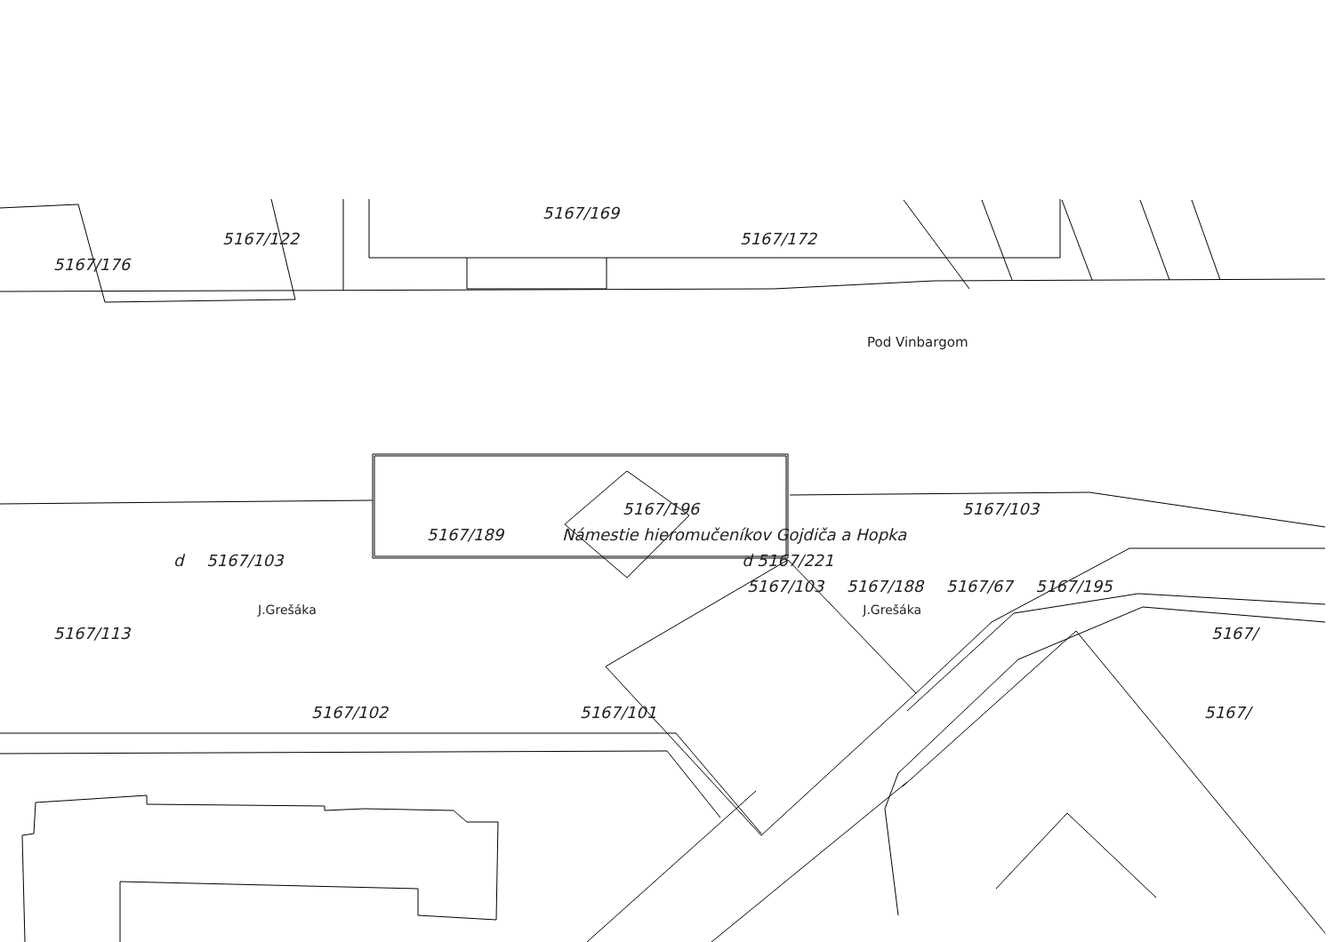5167/169
5167/122 5167/172
5167/176
Pod Vinbargom
5167/196 5167/103
5167/189 Námestie hieromučeníkov Gojdiča a Hopka
d 5167/103 d 5167/221
5167/103 5167/188 5167/67 5167/195
J.Grešáka J.Grešáka
5167/113 5167/
5167/102 5167/101 5167/